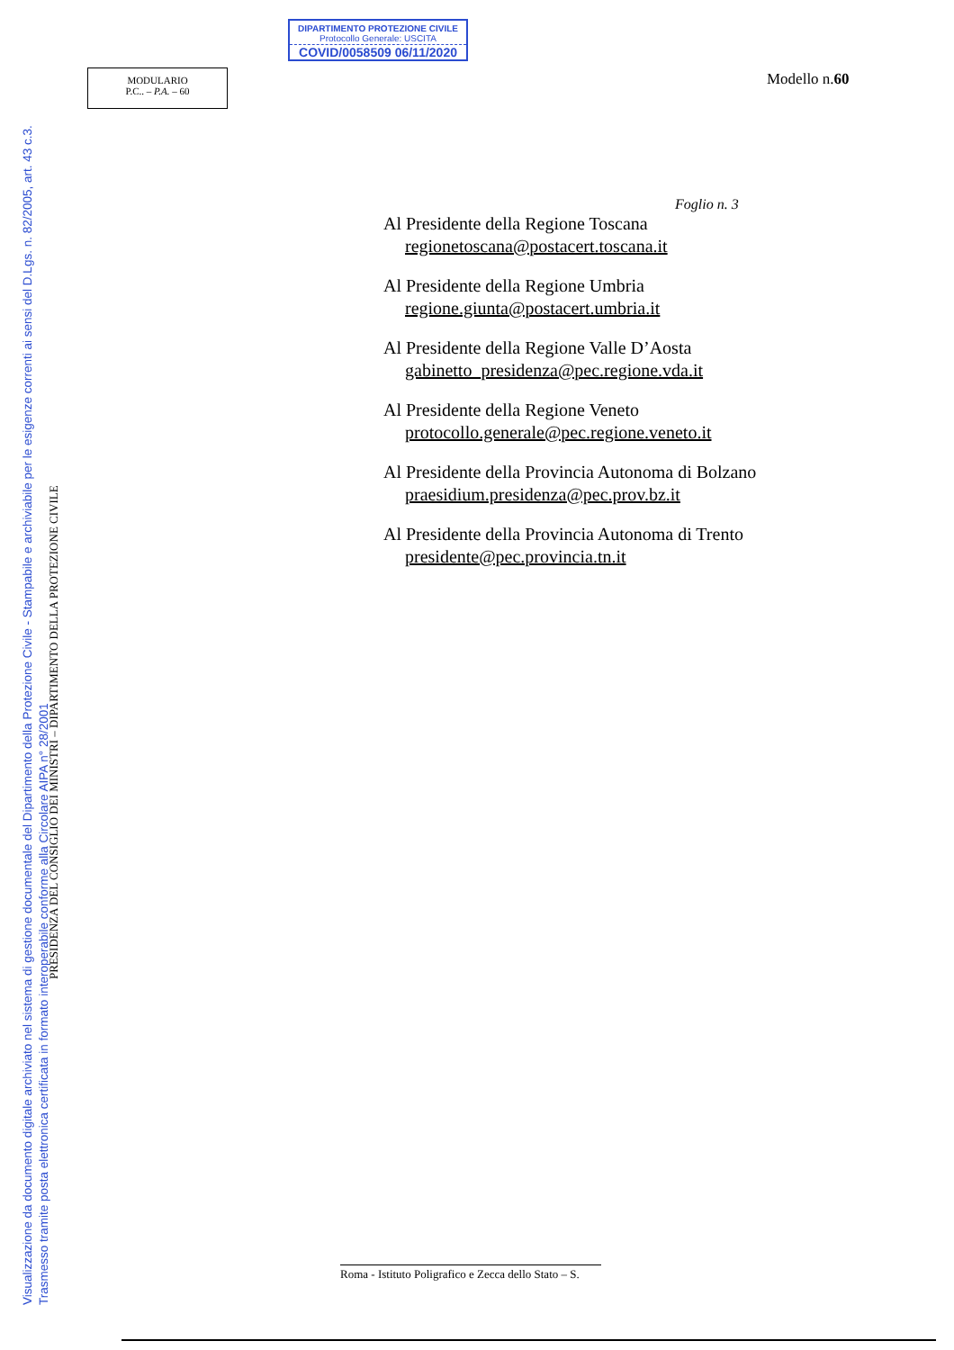DIPARTIMENTO PROTEZIONE CIVILE
Protocollo Generale: USCITA
COVID/0058509 06/11/2020
MODULARIO
P.C.. – P.A. – 60
Modello n.60
Visualizzazione da documento digitale archiviato nel sistema di gestione documentale del Dipartimento della Protezione Civile - Stampabile e archiviabile per le esigenze correnti ai sensi del D.Lgs. n. 82/2005, art. 43 c.3.
Trasmesso tramite posta elettronica certificata in formato interoperabile conforme alla Circolare AIPA n° 28/2001
PRESIDENZA DEL CONSIGLIO DEI MINISTRI – DIPARTIMENTO DELLA PROTEZIONE CIVILE
Foglio n. 3
Al Presidente della Regione Toscana
regionetoscana@postacert.toscana.it
Al Presidente della Regione Umbria
regione.giunta@postacert.umbria.it
Al Presidente della Regione Valle D’Aosta
gabinetto_presidenza@pec.regione.vda.it
Al Presidente della Regione Veneto
protocollo.generale@pec.regione.veneto.it
Al Presidente della Provincia Autonoma di Bolzano
praesidium.presidenza@pec.prov.bz.it
Al Presidente della Provincia Autonoma di Trento
presidente@pec.provincia.tn.it
Roma - Istituto Poligrafico e Zecca dello Stato – S.